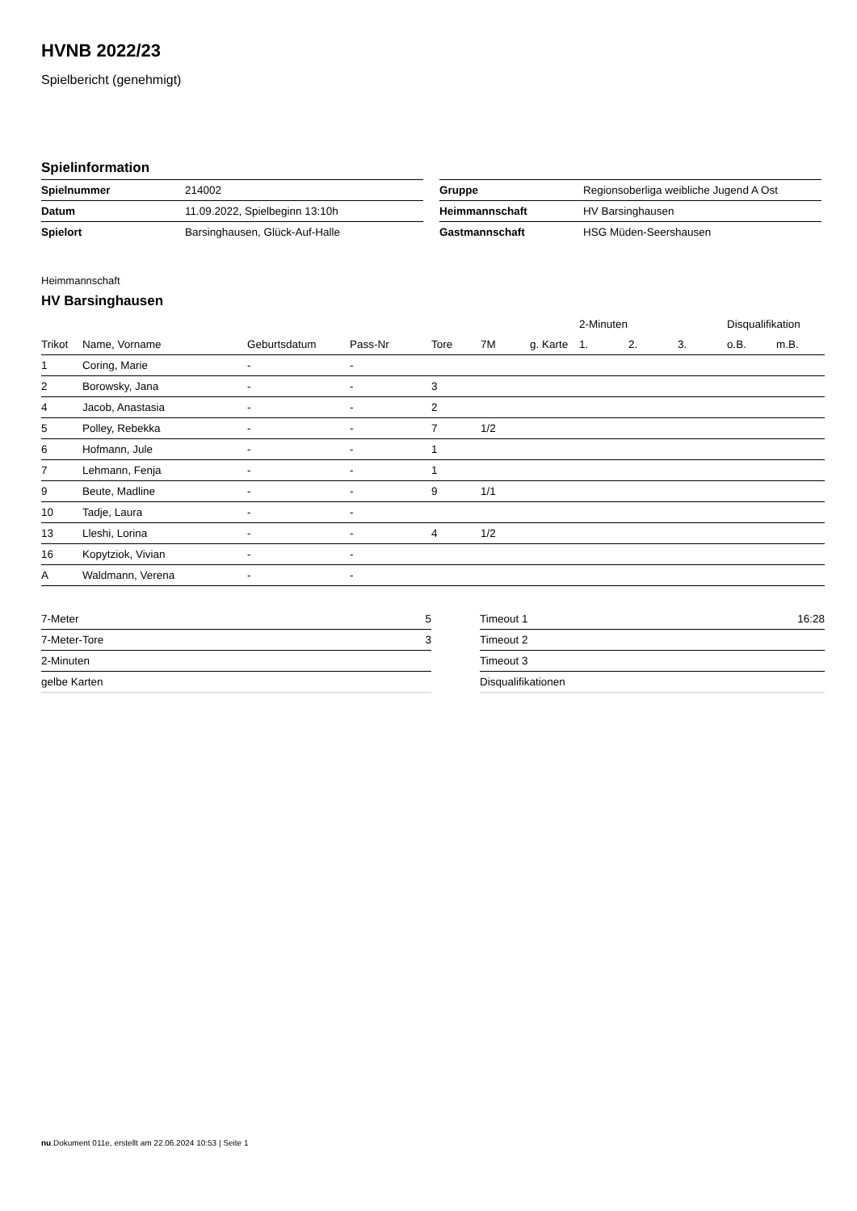HVNB 2022/23
Spielbericht (genehmigt)
Spielinformation
| Spielnummer | 214002 |
| Datum | 11.09.2022, Spielbeginn 13:10h |
| Spielort | Barsinghausen, Glück-Auf-Halle |
| Gruppe | Regionsoberliga weibliche Jugend A Ost |
| Heimmannschaft | HV Barsinghausen |
| Gastmannschaft | HSG Müden-Seershausen |
Heimmannschaft
HV Barsinghausen
| | | | | | | | 2-Minuten | | | Disqualifikation | |
| --- | --- | --- | --- | --- | --- | --- | --- | --- | --- | --- | --- |
| Trikot | Name, Vorname | Geburtsdatum | Pass-Nr | Tore | 7M | g. Karte | 1. | 2. | 3. | o.B. | m.B. |
| 1 | Coring, Marie | - | - | | | | | | | | |
| 2 | Borowsky, Jana | - | - | 3 | | | | | | | |
| 4 | Jacob, Anastasia | - | - | 2 | | | | | | | |
| 5 | Polley, Rebekka | - | - | 7 | 1/2 | | | | | | |
| 6 | Hofmann, Jule | - | - | 1 | | | | | | | |
| 7 | Lehmann, Fenja | - | - | 1 | | | | | | | |
| 9 | Beute, Madline | - | - | 9 | 1/1 | | | | | | |
| 10 | Tadje, Laura | - | - | | | | | | | | |
| 13 | Lleshi, Lorina | - | - | 4 | 1/2 | | | | | | |
| 16 | Kopytziok, Vivian | - | - | | | | | | | | |
| A | Waldmann, Verena | - | - | | | | | | | | |
| 7-Meter | 5 |
| 7-Meter-Tore | 3 |
| 2-Minuten | |
| gelbe Karten | |
| Timeout 1 | 16:28 |
| Timeout 2 | |
| Timeout 3 | |
| Disqualifikationen | |
nu.Dokument 011e, erstellt am 22.06.2024 10:53 | Seite 1